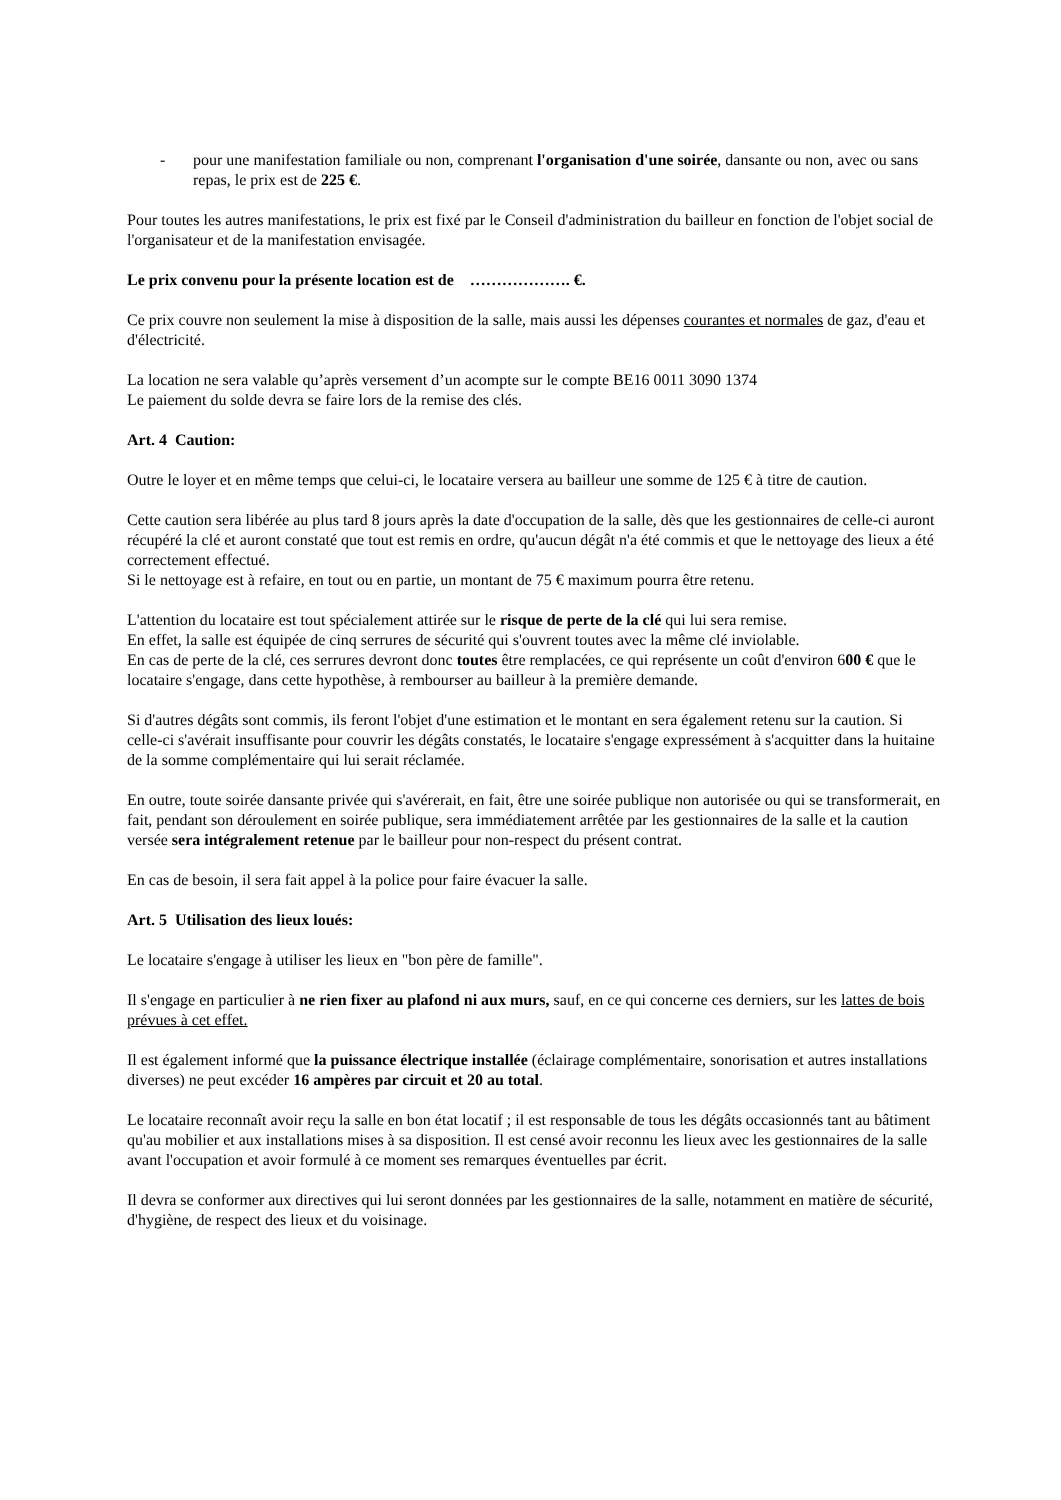- pour une manifestation familiale ou non, comprenant l'organisation d'une soirée, dansante ou non, avec ou sans repas, le prix est de 225 €.
Pour toutes les autres manifestations, le prix est fixé par le Conseil d'administration du bailleur en fonction de l'objet social de l'organisateur et de la manifestation envisagée.
Le prix convenu pour la présente location est de ………………. €.
Ce prix couvre non seulement la mise à disposition de la salle, mais aussi les dépenses courantes et normales de gaz, d'eau et d'électricité.
La location ne sera valable qu’après versement d’un acompte sur le compte BE16 0011 3090 1374
Le paiement du solde devra se faire lors de la remise des clés.
Art. 4 Caution:
Outre le loyer et en même temps que celui-ci, le locataire versera au bailleur une somme de 125 € à titre de caution.
Cette caution sera libérée au plus tard 8 jours après la date d'occupation de la salle, dès que les gestionnaires de celle-ci auront récupéré la clé et auront constaté que tout est remis en ordre, qu'aucun dégât n'a été commis et que le nettoyage des lieux a été correctement effectué.
Si le nettoyage est à refaire, en tout ou en partie, un montant de 75 € maximum pourra être retenu.
L'attention du locataire est tout spécialement attirée sur le risque de perte de la clé qui lui sera remise.
En effet, la salle est équipée de cinq serrures de sécurité qui s'ouvrent toutes avec la même clé inviolable.
En cas de perte de la clé, ces serrures devront donc toutes être remplacées, ce qui représente un coût d'environ 600 € que le locataire s'engage, dans cette hypothèse, à rembourser au bailleur à la première demande.
Si d'autres dégâts sont commis, ils feront l'objet d'une estimation et le montant en sera également retenu sur la caution. Si celle-ci s'avérait insuffisante pour couvrir les dégâts constatés, le locataire s'engage expressément à s'acquitter dans la huitaine de la somme complémentaire qui lui serait réclamée.
En outre, toute soirée dansante privée qui s'avérerait, en fait, être une soirée publique non autorisée ou qui se transformerait, en fait, pendant son déroulement en soirée publique, sera immédiatement arrêtée par les gestionnaires de la salle et la caution versée sera intégralement retenue par le bailleur pour non-respect du présent contrat.
En cas de besoin, il sera fait appel à la police pour faire évacuer la salle.
Art. 5 Utilisation des lieux loués:
Le locataire s'engage à utiliser les lieux en "bon père de famille".
Il s'engage en particulier à ne rien fixer au plafond ni aux murs, sauf, en ce qui concerne ces derniers, sur les lattes de bois prévues à cet effet.
Il est également informé que la puissance électrique installée (éclairage complémentaire, sonorisation et autres installations diverses) ne peut excéder 16 ampères par circuit et 20 au total.
Le locataire reconnaît avoir reçu la salle en bon état locatif ; il est responsable de tous les dégâts occasionnés tant au bâtiment qu'au mobilier et aux installations mises à sa disposition. Il est censé avoir reconnu les lieux avec les gestionnaires de la salle avant l'occupation et avoir formulé à ce moment ses remarques éventuelles par écrit.
Il devra se conformer aux directives qui lui seront données par les gestionnaires de la salle, notamment en matière de sécurité, d'hygiène, de respect des lieux et du voisinage.